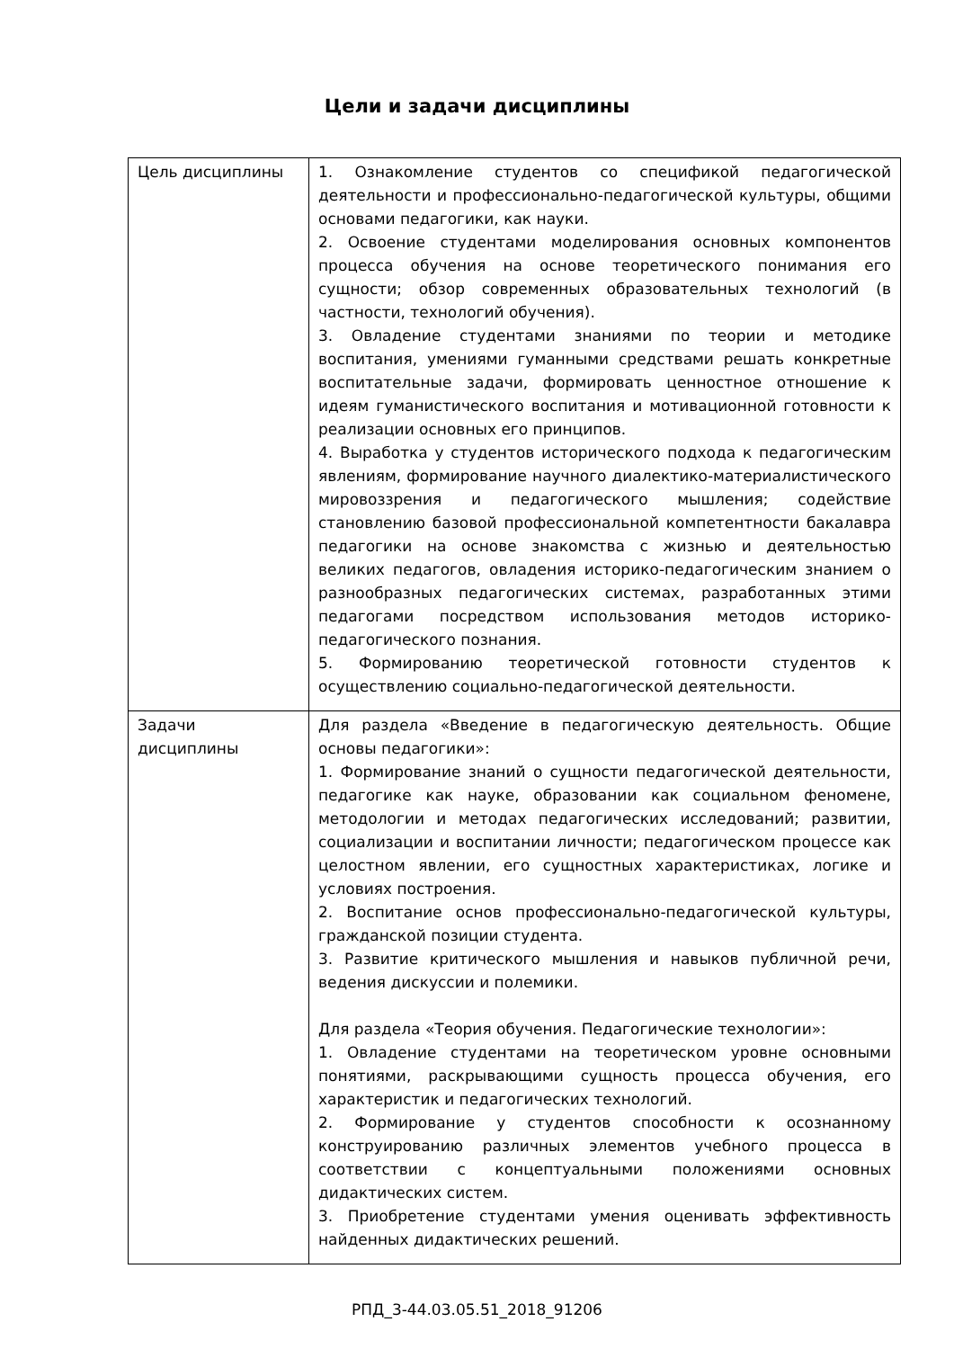Цели и задачи дисциплины
| Цель дисциплины | 1. Ознакомление студентов со спецификой педагогической деятельности и профессионально-педагогической культуры, общими основами педагогики, как науки. 2. Освоение студентами моделирования основных компонентов процесса обучения на основе теоретического понимания его сущности; обзор современных образовательных технологий (в частности, технологий обучения). 3. Овладение студентами знаниями по теории и методике воспитания, умениями гуманными средствами решать конкретные воспитательные задачи, формировать ценностное отношение к идеям гуманистического воспитания и мотивационной готовности к реализации основных его принципов. 4. Выработка у студентов исторического подхода к педагогическим явлениям, формирование научного диалектико-материалистического мировоззрения и педагогического мышления; содействие становлению базовой профессиональной компетентности бакалавра педагогики на основе знакомства с жизнью и деятельностью великих педагогов, овладения историко-педагогическим знанием о разнообразных педагогических системах, разработанных этими педагогами посредством использования методов историко-педагогического познания. 5. Формированию теоретической готовности студентов к осуществлению социально-педагогической деятельности. |
| Задачи дисциплины | Для раздела «Введение в педагогическую деятельность. Общие основы педагогики»: 1. Формирование знаний о сущности педагогической деятельности, педагогике как науке, образовании как социальном феномене, методологии и методах педагогических исследований; развитии, социализации и воспитании личности; педагогическом процессе как целостном явлении, его сущностных характеристиках, логике и условиях построения. 2. Воспитание основ профессионально-педагогической культуры, гражданской позиции студента. 3. Развитие критического мышления и навыков публичной речи, ведения дискуссии и полемики. Для раздела «Теория обучения. Педагогические технологии»: 1. Овладение студентами на теоретическом уровне основными понятиями, раскрывающими сущность процесса обучения, его характеристик и педагогических технологий. 2. Формирование у студентов способности к осознанному конструированию различных элементов учебного процесса в соответствии с концептуальными положениями основных дидактических систем. 3. Приобретение студентами умения оценивать эффективность найденных дидактических решений. |
РПД_3-44.03.05.51_2018_91206